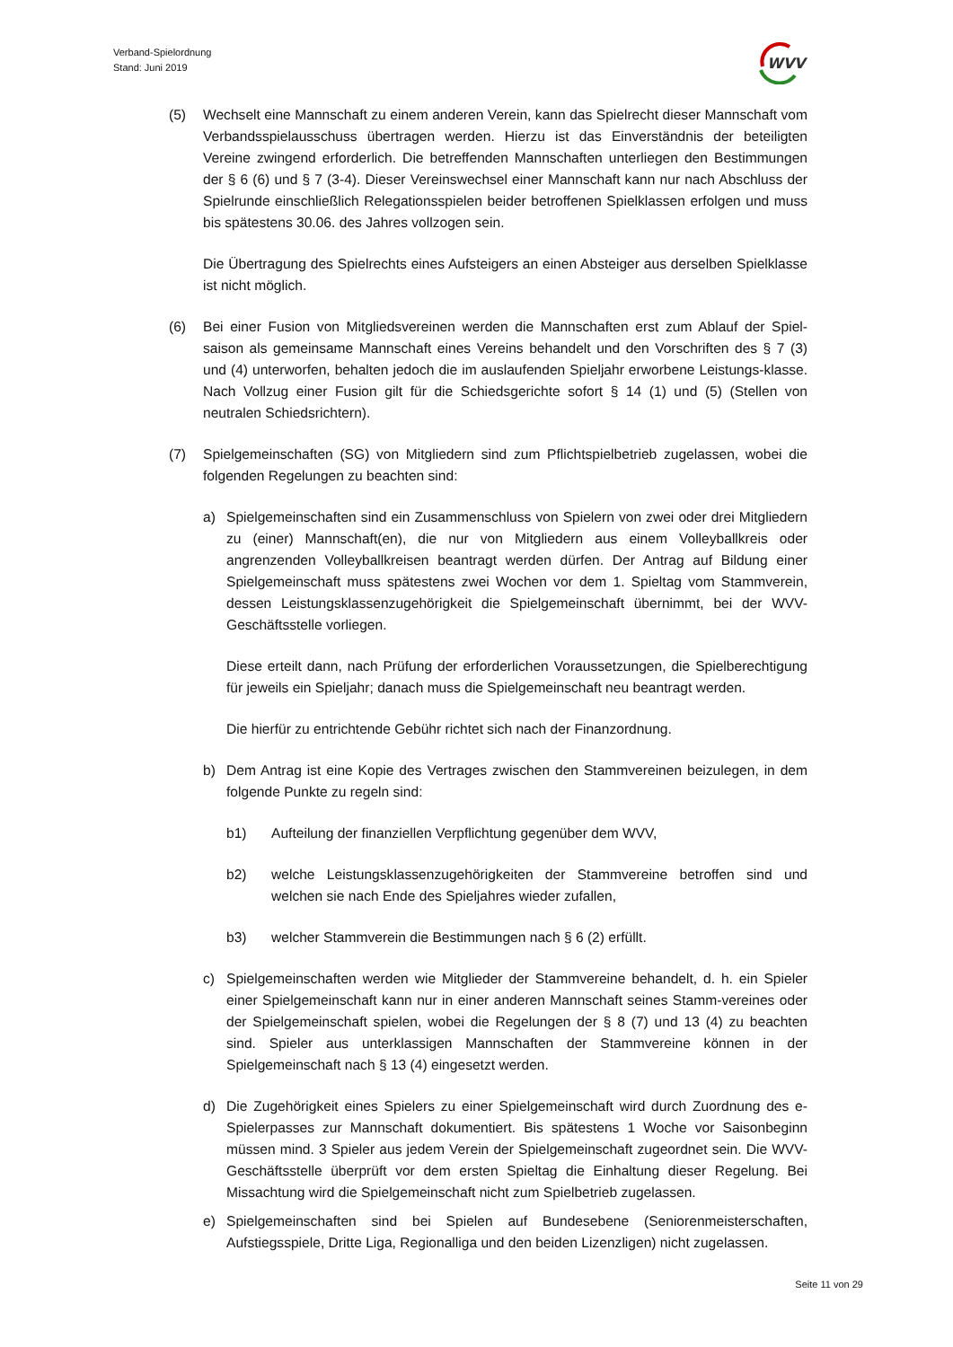Verband-Spielordnung
Stand: Juni 2019
WVV
(5) Wechselt eine Mannschaft zu einem anderen Verein, kann das Spielrecht dieser Mannschaft vom Verbandsspielausschuss übertragen werden. Hierzu ist das Einverständnis der beteiligten Vereine zwingend erforderlich. Die betreffenden Mannschaften unterliegen den Bestimmungen der § 6 (6) und § 7 (3-4). Dieser Vereinswechsel einer Mannschaft kann nur nach Abschluss der Spielrunde einschließlich Relegationsspielen beider betroffenen Spielklassen erfolgen und muss bis spätestens 30.06. des Jahres vollzogen sein.
Die Übertragung des Spielrechts eines Aufsteigers an einen Absteiger aus derselben Spielklasse ist nicht möglich.
(6) Bei einer Fusion von Mitgliedsvereinen werden die Mannschaften erst zum Ablauf der Spiel-saison als gemeinsame Mannschaft eines Vereins behandelt und den Vorschriften des § 7 (3) und (4) unterworfen, behalten jedoch die im auslaufenden Spieljahr erworbene Leistungs-klasse. Nach Vollzug einer Fusion gilt für die Schiedsgerichte sofort § 14 (1) und (5) (Stellen von neutralen Schiedsrichtern).
(7) Spielgemeinschaften (SG) von Mitgliedern sind zum Pflichtspielbetrieb zugelassen, wobei die folgenden Regelungen zu beachten sind:
a) Spielgemeinschaften sind ein Zusammenschluss von Spielern von zwei oder drei Mitgliedern zu (einer) Mannschaft(en), die nur von Mitgliedern aus einem Volleyballkreis oder angrenzenden Volleyballkreisen beantragt werden dürfen. Der Antrag auf Bildung einer Spielgemeinschaft muss spätestens zwei Wochen vor dem 1. Spieltag vom Stammverein, dessen Leistungsklassenzugehörigkeit die Spielgemeinschaft übernimmt, bei der WVV-Geschäftsstelle vorliegen.
Diese erteilt dann, nach Prüfung der erforderlichen Voraussetzungen, die Spielberechtigung für jeweils ein Spieljahr; danach muss die Spielgemeinschaft neu beantragt werden.
Die hierfür zu entrichtende Gebühr richtet sich nach der Finanzordnung.
b) Dem Antrag ist eine Kopie des Vertrages zwischen den Stammvereinen beizulegen, in dem folgende Punkte zu regeln sind:
b1) Aufteilung der finanziellen Verpflichtung gegenüber dem WVV,
b2) welche Leistungsklassenzugehörigkeiten der Stammvereine betroffen sind und welchen sie nach Ende des Spieljahres wieder zufallen,
b3) welcher Stammverein die Bestimmungen nach § 6 (2) erfüllt.
c) Spielgemeinschaften werden wie Mitglieder der Stammvereine behandelt, d. h. ein Spieler einer Spielgemeinschaft kann nur in einer anderen Mannschaft seines Stamm-vereines oder der Spielgemeinschaft spielen, wobei die Regelungen der § 8 (7) und 13 (4) zu beachten sind. Spieler aus unterklassigen Mannschaften der Stammvereine können in der Spielgemeinschaft nach § 13 (4) eingesetzt werden.
d) Die Zugehörigkeit eines Spielers zu einer Spielgemeinschaft wird durch Zuordnung des e-Spielerpasses zur Mannschaft dokumentiert. Bis spätestens 1 Woche vor Saisonbeginn müssen mind. 3 Spieler aus jedem Verein der Spielgemeinschaft zugeordnet sein. Die WVV-Geschäftsstelle überprüft vor dem ersten Spieltag die Einhaltung dieser Regelung. Bei Missachtung wird die Spielgemeinschaft nicht zum Spielbetrieb zugelassen.
e) Spielgemeinschaften sind bei Spielen auf Bundesebene (Seniorenmeisterschaften, Aufstiegsspiele, Dritte Liga, Regionalliga und den beiden Lizenzligen) nicht zugelassen.
Seite 11 von 29